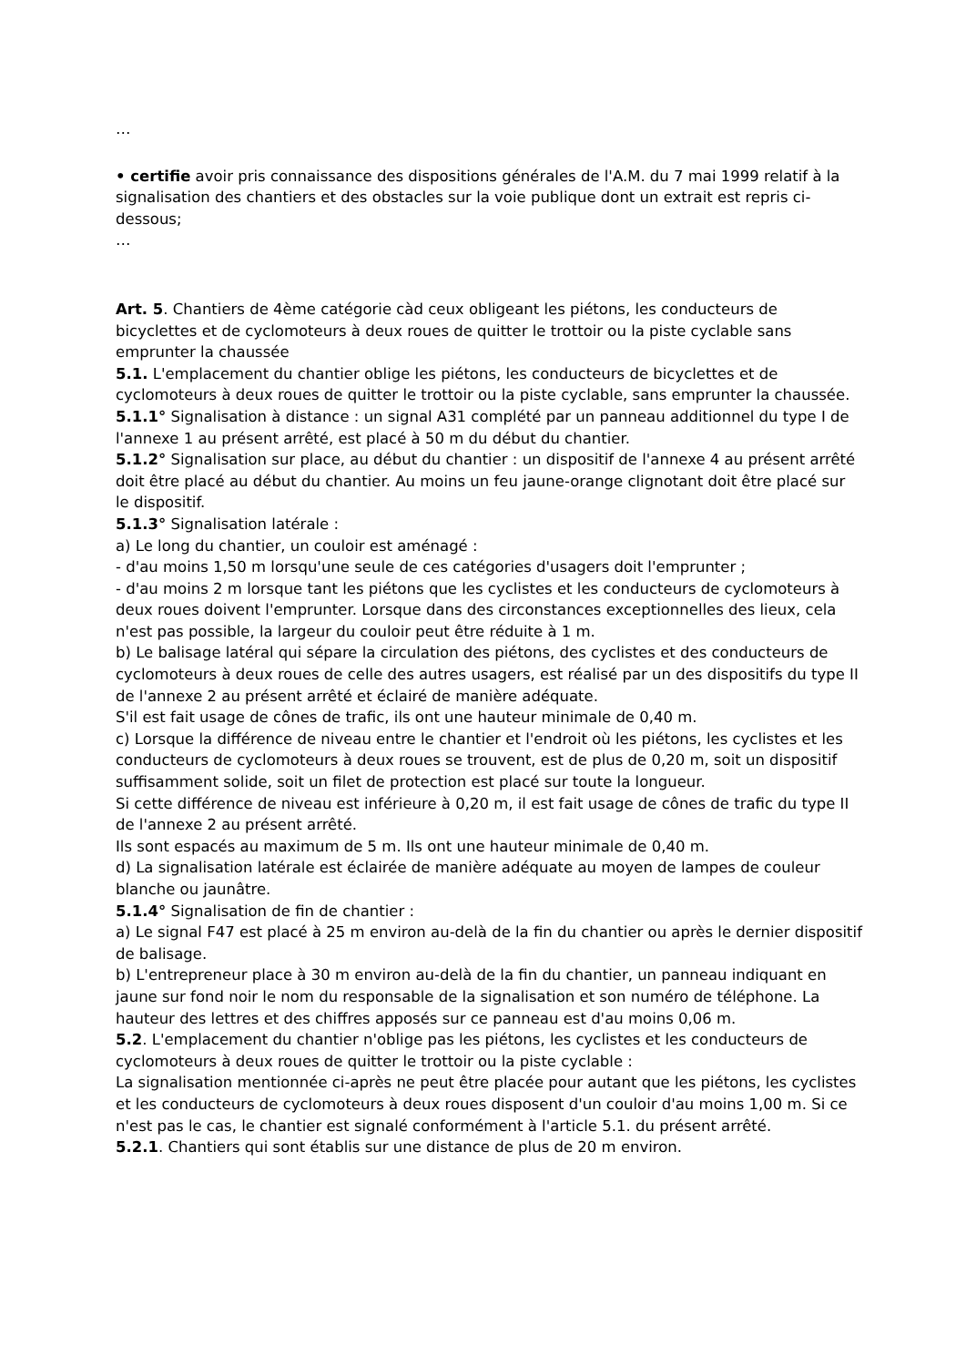…
• certifie avoir pris connaissance des dispositions générales de l'A.M. du 7 mai 1999 relatif à la signalisation des chantiers et des obstacles sur la voie publique dont un extrait est repris ci-dessous;
…
Art. 5. Chantiers de 4ème catégorie càd ceux obligeant les piétons, les conducteurs de bicyclettes et de cyclomoteurs à deux roues de quitter le trottoir ou la piste cyclable sans emprunter la chaussée
5.1. L'emplacement du chantier oblige les piétons, les conducteurs de bicyclettes et de cyclomoteurs à deux roues de quitter le trottoir ou la piste cyclable, sans emprunter la chaussée.
5.1.1° Signalisation à distance : un signal A31 complété par un panneau additionnel du type I de l'annexe 1 au présent arrêté, est placé à 50 m du début du chantier.
5.1.2° Signalisation sur place, au début du chantier : un dispositif de l'annexe 4 au présent arrêté doit être placé au début du chantier. Au moins un feu jaune-orange clignotant doit être placé sur le dispositif.
5.1.3° Signalisation latérale :
a) Le long du chantier, un couloir est aménagé :
- d'au moins 1,50 m lorsqu'une seule de ces catégories d'usagers doit l'emprunter ;
- d'au moins 2 m lorsque tant les piétons que les cyclistes et les conducteurs de cyclomoteurs à deux roues doivent l'emprunter. Lorsque dans des circonstances exceptionnelles des lieux, cela n'est pas possible, la largeur du couloir peut être réduite à 1 m.
b) Le balisage latéral qui sépare la circulation des piétons, des cyclistes et des conducteurs de cyclomoteurs à deux roues de celle des autres usagers, est réalisé par un des dispositifs du type II de l'annexe 2 au présent arrêté et éclairé de manière adéquate.
S'il est fait usage de cônes de trafic, ils ont une hauteur minimale de 0,40 m.
c) Lorsque la différence de niveau entre le chantier et l'endroit où les piétons, les cyclistes et les conducteurs de cyclomoteurs à deux roues se trouvent, est de plus de 0,20 m, soit un dispositif suffisamment solide, soit un filet de protection est placé sur toute la longueur.
Si cette différence de niveau est inférieure à 0,20 m, il est fait usage de cônes de trafic du type II de l'annexe 2 au présent arrêté.
Ils sont espacés au maximum de 5 m. Ils ont une hauteur minimale de 0,40 m.
d) La signalisation latérale est éclairée de manière adéquate au moyen de lampes de couleur blanche ou jaunâtre.
5.1.4° Signalisation de fin de chantier :
a) Le signal F47 est placé à 25 m environ au-delà de la fin du chantier ou après le dernier dispositif de balisage.
b) L'entrepreneur place à 30 m environ au-delà de la fin du chantier, un panneau indiquant en jaune sur fond noir le nom du responsable de la signalisation et son numéro de téléphone. La hauteur des lettres et des chiffres apposés sur ce panneau est d'au moins 0,06 m.
5.2. L'emplacement du chantier n'oblige pas les piétons, les cyclistes et les conducteurs de cyclomoteurs à deux roues de quitter le trottoir ou la piste cyclable :
La signalisation mentionnée ci-après ne peut être placée pour autant que les piétons, les cyclistes et les conducteurs de cyclomoteurs à deux roues disposent d'un couloir d'au moins 1,00 m. Si ce n'est pas le cas, le chantier est signalé conformément à l'article 5.1. du présent arrêté.
5.2.1. Chantiers qui sont établis sur une distance de plus de 20 m environ.